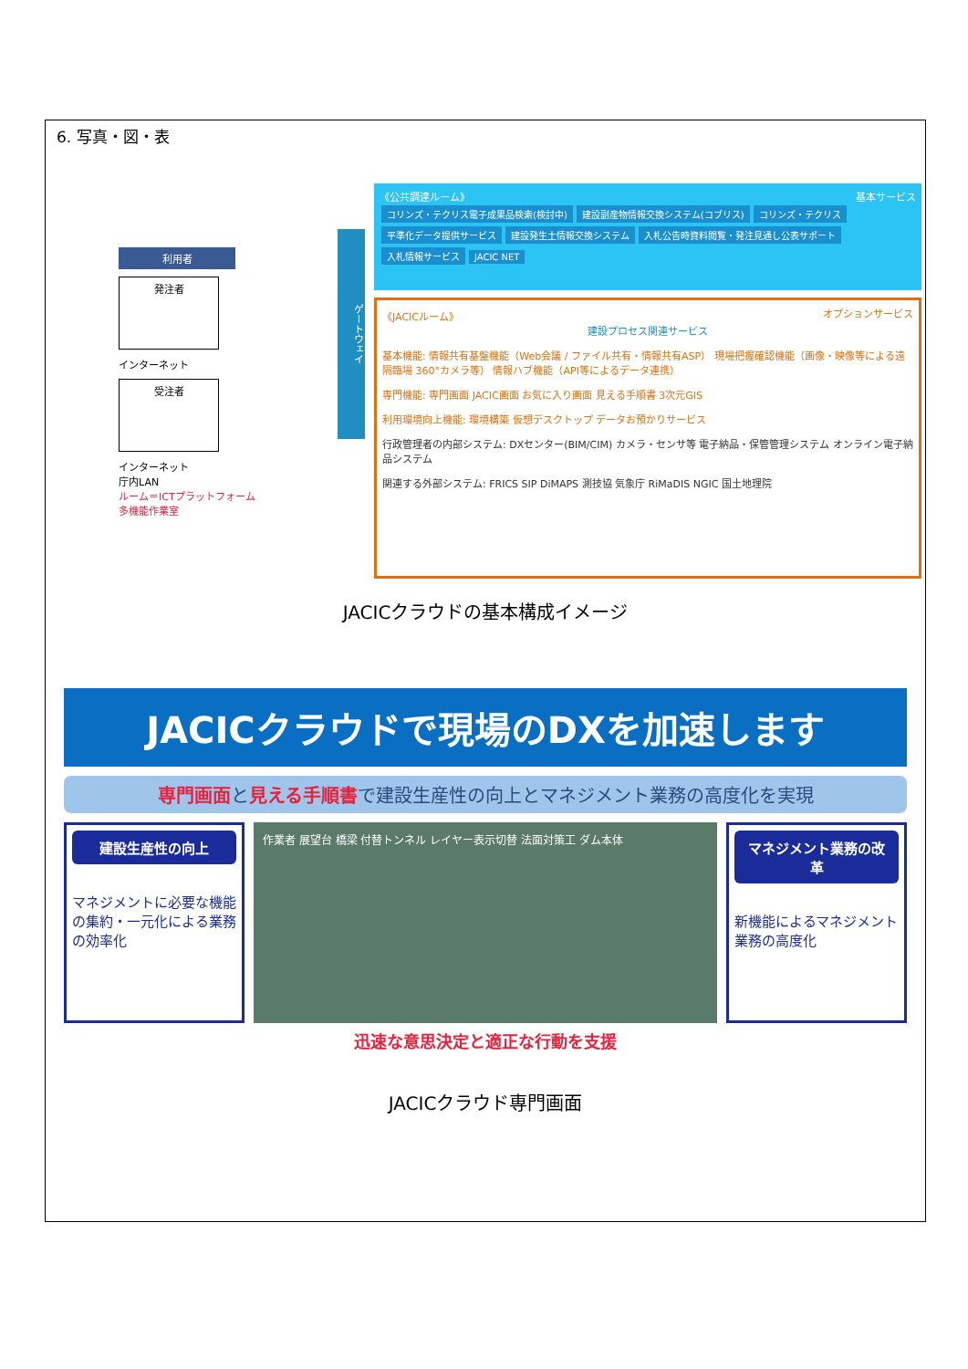6. 写真・図・表
利用者
発注者
インターネット
受注者
インターネット
庁内LAN
ルーム＝ICTプラットフォーム
多機能作業室
ゲートウェイ
《公共調達ルーム》 基本サービス
コリンズ・テクリス電子成果品検索(検討中) 建設副産物情報交換システム(コブリス) コリンズ・テクリス 平準化データ提供サービス 建設発生土情報交換システム 入札公告時資料閲覧・発注見通し公表サポート 入札情報サービス JACIC NET
《JACICルーム》 オプションサービス
建設プロセス関連サービス
基本機能: 情報共有基盤機能（Web会議 / ファイル共有・情報共有ASP） 現場把握確認機能（画像・映像等による遠隔臨場 360°カメラ等） 情報ハブ機能（API等によるデータ連携）
専門機能: 専門画面 JACIC画面 お気に入り画面 見える手順書 3次元GIS
利用環境向上機能: 環境構築 仮想デスクトップ データお預かりサービス
行政管理者の内部システム: DXセンター(BIM/CIM) カメラ・センサ等 電子納品・保管管理システム オンライン電子納品システム
関連する外部システム: FRICS SIP DiMAPS 測技協 気象庁 RiMaDIS NGIC 国土地理院
JACICクラウドの基本構成イメージ
JACICクラウドで現場のDXを加速します
専門画面と見える手順書で建設生産性の向上とマネジメント業務の高度化を実現
建設生産性の向上
マネジメントに必要な機能の集約・一元化による業務の効率化
作業者 展望台 橋梁 付替トンネル レイヤー表示切替 法面対策工 ダム本体
マネジメント業務の改革
新機能によるマネジメント業務の高度化
迅速な意思決定と適正な行動を支援
JACICクラウド専門画面